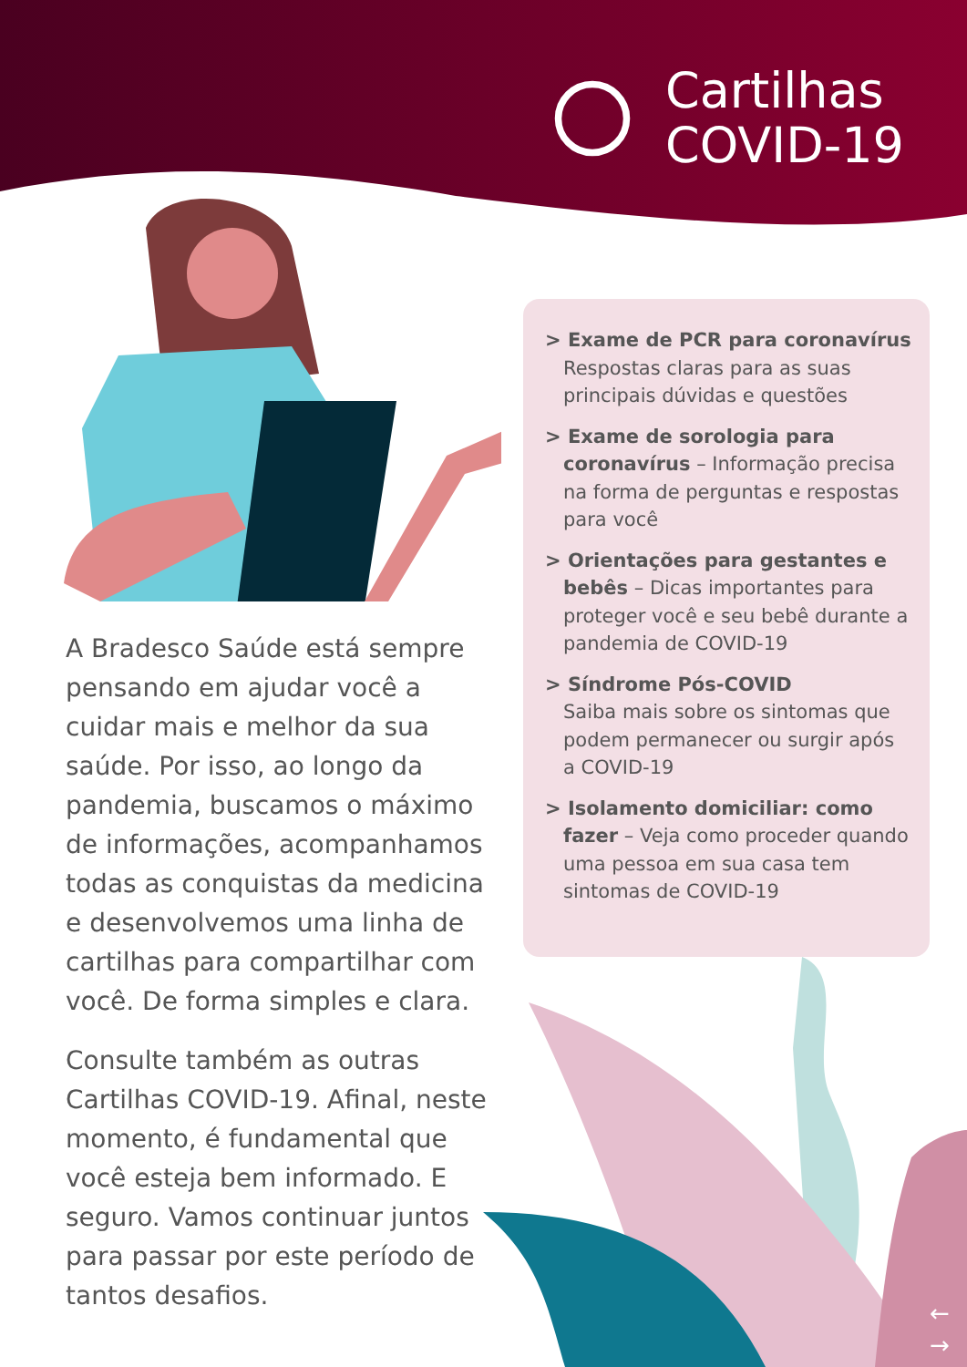Cartilhas
COVID-19
A Bradesco Saúde está sempre pensando em ajudar você a cuidar mais e melhor da sua saúde. Por isso, ao longo da pandemia, buscamos o máximo de informações, acompanhamos todas as conquistas da medicina e desenvolvemos uma linha de cartilhas para compartilhar com você. De forma simples e clara.
Consulte também as outras Cartilhas COVID-19. Afinal, neste momento, é fundamental que você esteja bem informado. E seguro. Vamos continuar juntos para passar por este período de tantos desafios.
> Exame de PCR para coronavírus
Respostas claras para as suas principais dúvidas e questões
> Exame de sorologia para coronavírus – Informação precisa na forma de perguntas e respostas para você
> Orientações para gestantes e bebês – Dicas importantes para proteger você e seu bebê durante a pandemia de COVID-19
> Síndrome Pós-COVID
Saiba mais sobre os sintomas que podem permanecer ou surgir após a COVID-19
> Isolamento domiciliar: como fazer – Veja como proceder quando uma pessoa em sua casa tem sintomas de COVID-19
←
→